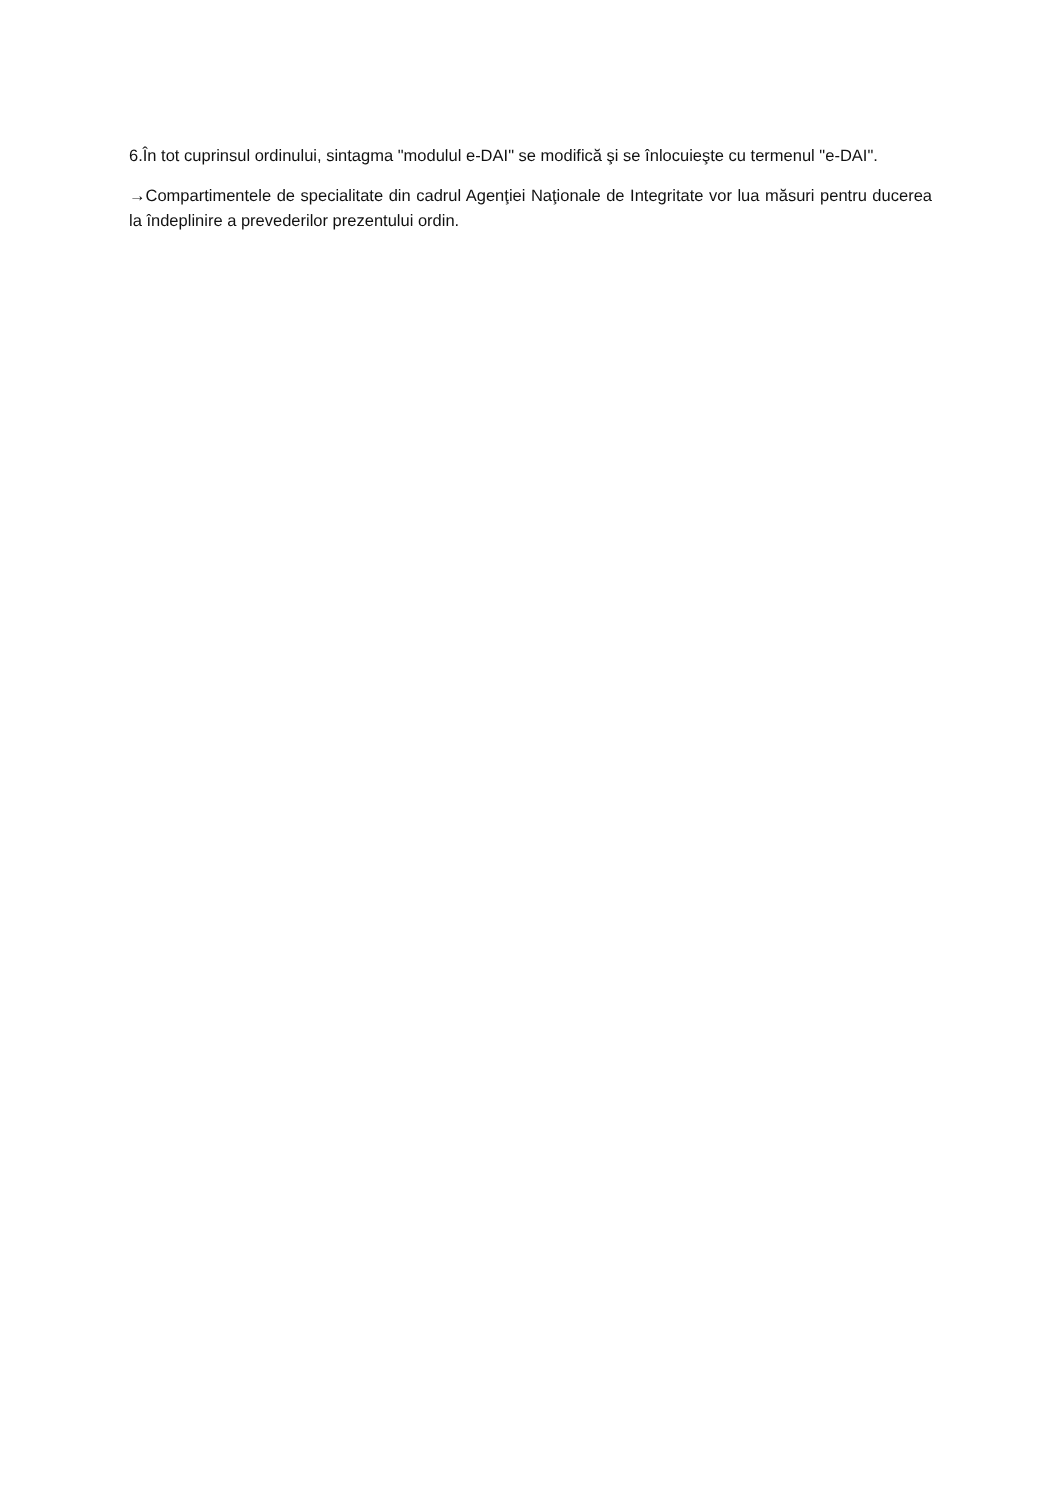6.În tot cuprinsul ordinului, sintagma "modulul e-DAI" se modifică şi se înlocuieşte cu termenul "e-DAI".
→Compartimentele de specialitate din cadrul Agenţiei Naţionale de Integritate vor lua măsuri pentru ducerea la îndeplinire a prevederilor prezentului ordin.